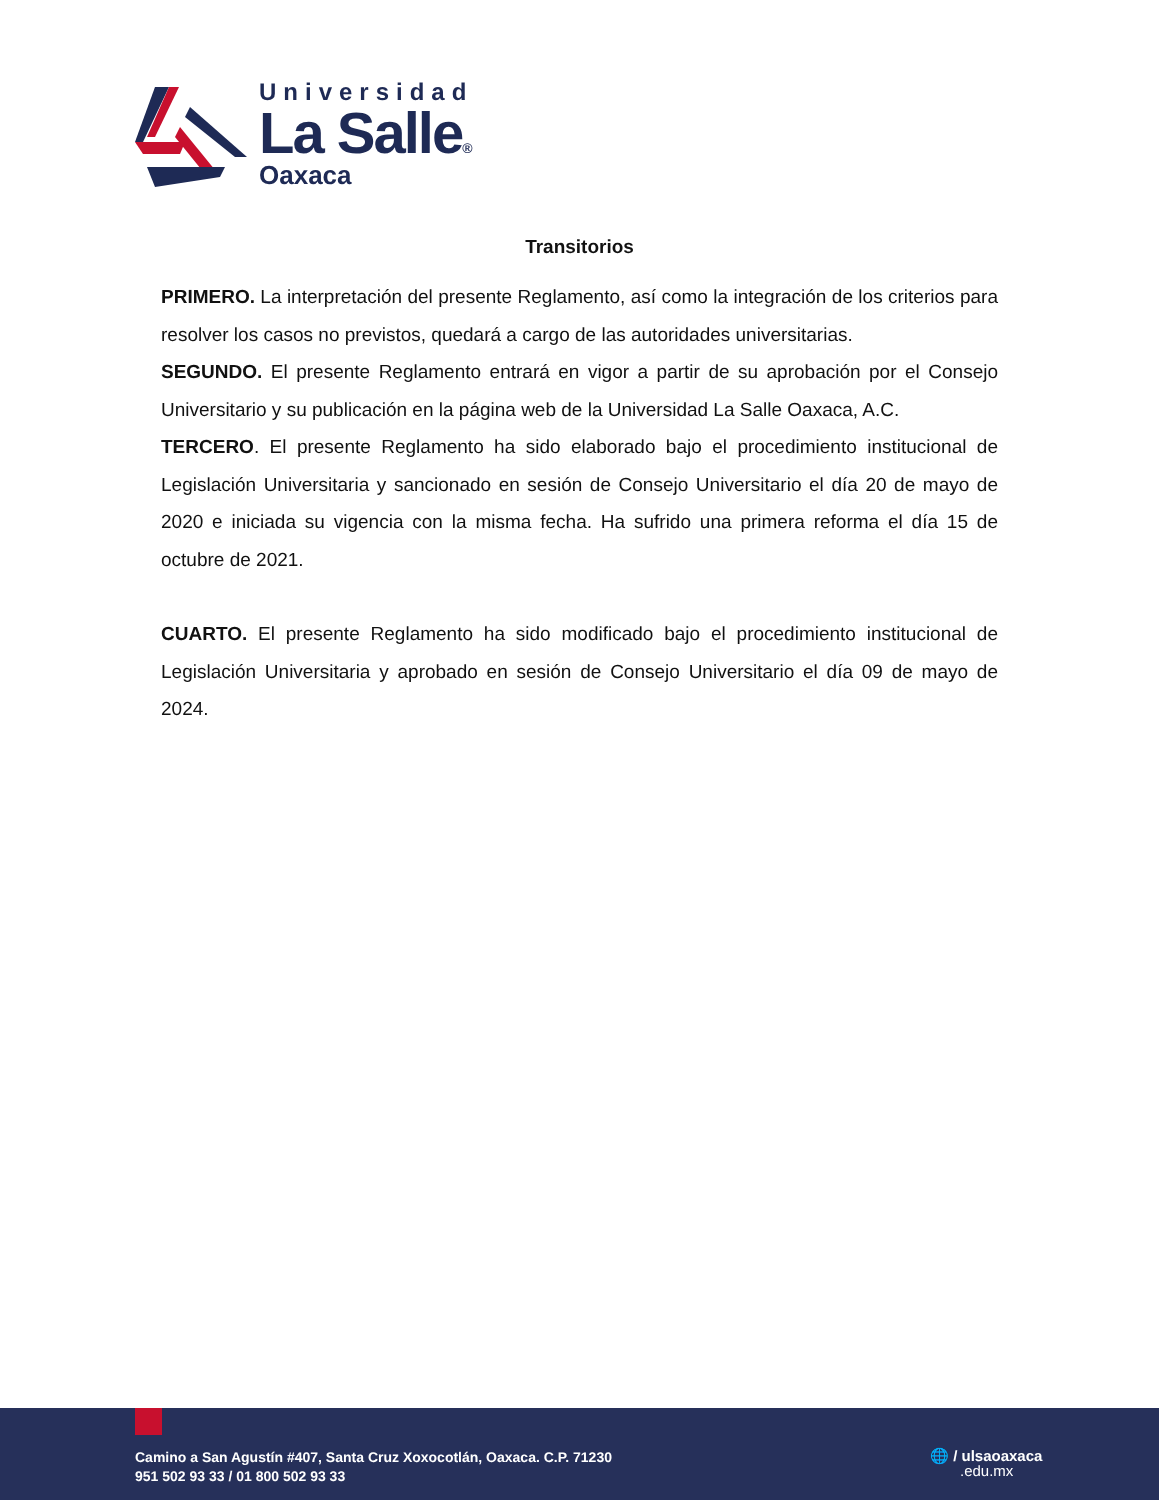Universidad
La Salle®
Oaxaca
Transitorios
PRIMERO. La interpretación del presente Reglamento, así como la integración de los criterios para resolver los casos no previstos, quedará a cargo de las autoridades universitarias.
SEGUNDO. El presente Reglamento entrará en vigor a partir de su aprobación por el Consejo Universitario y su publicación en la página web de la Universidad La Salle Oaxaca, A.C.
TERCERO. El presente Reglamento ha sido elaborado bajo el procedimiento institucional de Legislación Universitaria y sancionado en sesión de Consejo Universitario el día 20 de mayo de 2020 e iniciada su vigencia con la misma fecha. Ha sufrido una primera reforma el día 15 de octubre de 2021.
CUARTO. El presente Reglamento ha sido modificado bajo el procedimiento institucional de Legislación Universitaria y aprobado en sesión de Consejo Universitario el día 09 de mayo de 2024.
Camino a San Agustín #407, Santa Cruz Xoxocotlán, Oaxaca. C.P. 71230
951 502 93 33 / 01 800 502 93 33
🌐 / ulsaoaxaca
.edu.mx